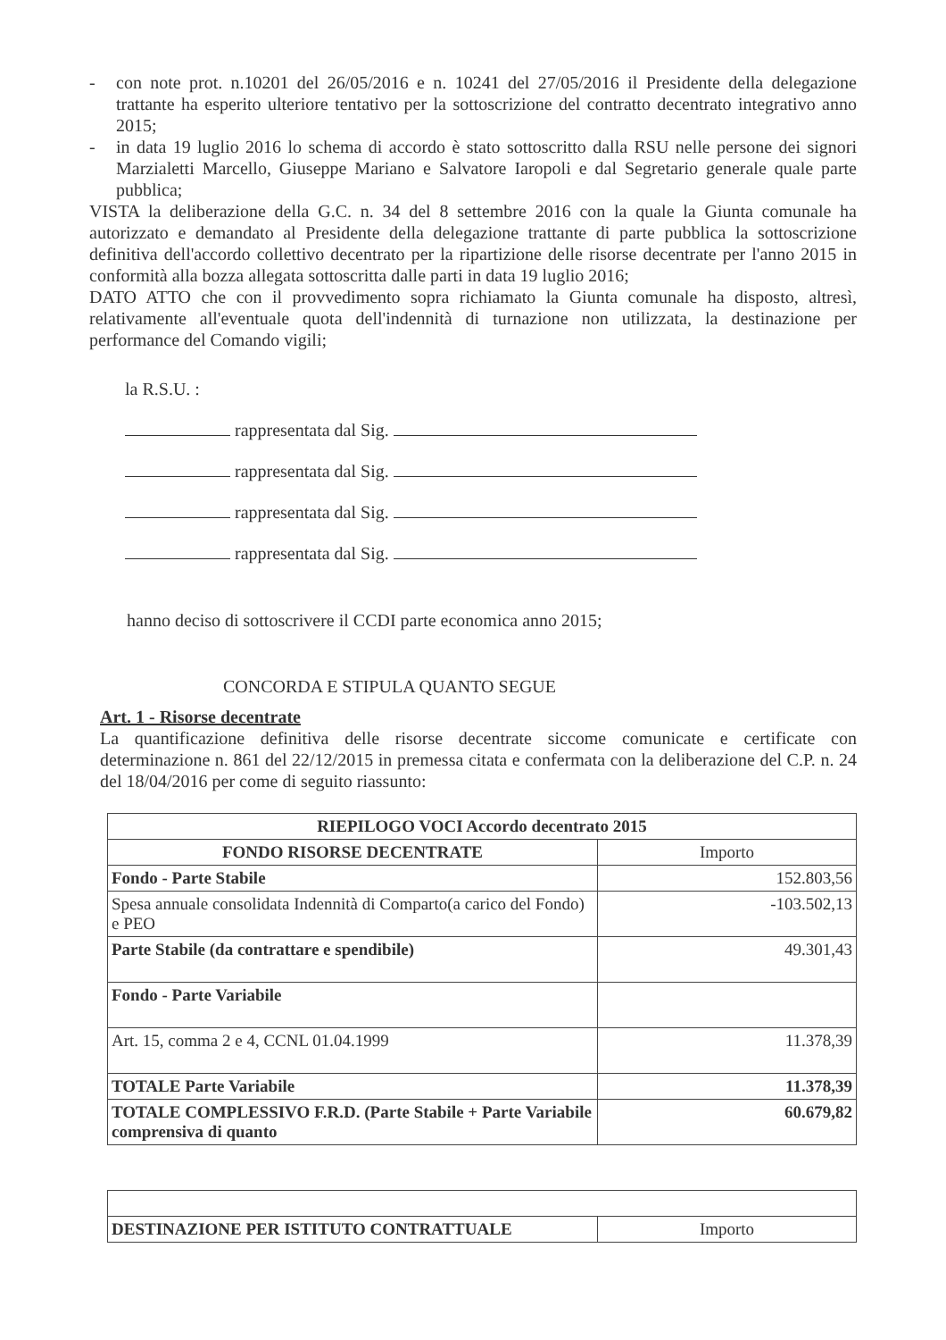- con note prot. n.10201 del 26/05/2016 e n. 10241 del 27/05/2016 il Presidente della delegazione trattante ha esperito ulteriore tentativo per la sottoscrizione del contratto decentrato integrativo anno 2015;
- in data 19 luglio 2016 lo schema di accordo è stato sottoscritto dalla RSU nelle persone dei signori Marzialetti Marcello, Giuseppe Mariano e Salvatore Iaropoli e dal Segretario generale quale parte pubblica;
VISTA la deliberazione della G.C. n. 34 del 8 settembre 2016 con la quale la Giunta comunale ha autorizzato e demandato al Presidente della delegazione trattante di parte pubblica la sottoscrizione definitiva dell'accordo collettivo decentrato per la ripartizione delle risorse decentrate per l'anno 2015 in conformità alla bozza allegata sottoscritta dalle parti in data 19 luglio 2016;
DATO ATTO che con il provvedimento sopra richiamato la Giunta comunale ha disposto, altresì, relativamente all'eventuale quota dell'indennità di turnazione non utilizzata, la destinazione per performance del Comando vigili;
la R.S.U. :
rappresentata dal Sig.
rappresentata dal Sig.
rappresentata dal Sig.
rappresentata dal Sig.
hanno deciso di sottoscrivere il CCDI parte economica anno 2015;
CONCORDA E STIPULA QUANTO SEGUE
Art. 1 - Risorse decentrate
La quantificazione definitiva delle risorse decentrate siccome comunicate e certificate con determinazione n. 861 del 22/12/2015 in premessa citata e confermata con la deliberazione del C.P. n. 24 del 18/04/2016 per come di seguito riassunto:
| RIEPILOGO VOCI Accordo decentrato 2015 | |
| --- | --- |
| FONDO RISORSE DECENTRATE | Importo |
| Fondo - Parte Stabile | 152.803,56 |
| Spesa annuale consolidata Indennità di Comparto(a carico del Fondo) e PEO | -103.502,13 |
| Parte Stabile (da contrattare e spendibile) | 49.301,43 |
| Fondo - Parte Variabile | |
| Art. 15, comma 2 e 4, CCNL 01.04.1999 | 11.378,39 |
| TOTALE Parte Variabile | 11.378,39 |
| TOTALE COMPLESSIVO F.R.D. (Parte Stabile + Parte Variabile comprensiva di quanto | 60.679,82 |
| DESTINAZIONE PER ISTITUTO CONTRATTUALE | Importo |